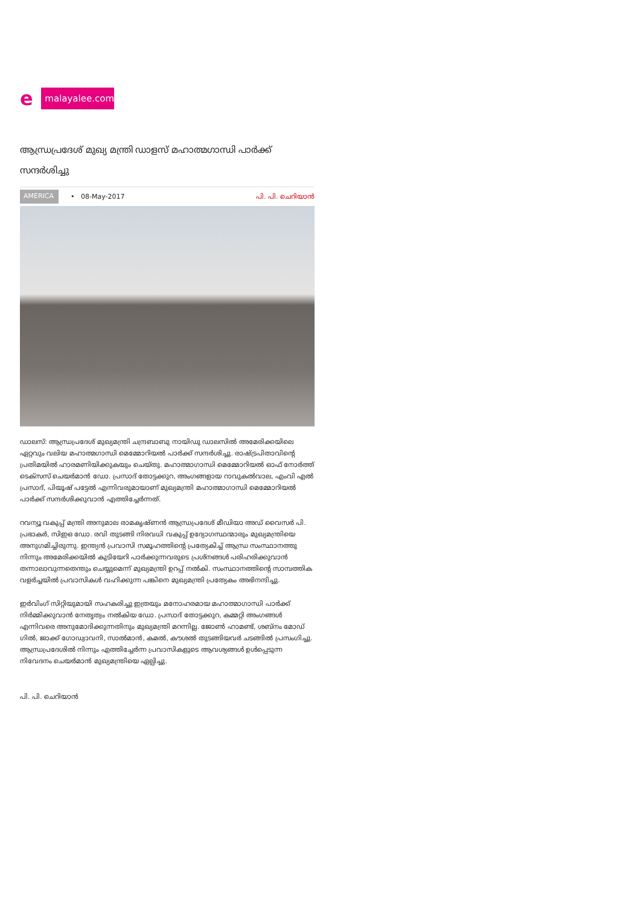e
malayalee.com
ആന്ധ്രപ്രദേശ് മുഖ്യ മന്ത്രി ഡാളസ് മഹാത്മഗാന്ധി പാര്‍ക്ക് സന്ദര്‍ശിച്ചു
AMERICA • 08-May-2017 പി. പി. ചെറിയാന്‍
ഡാലസ്: ആന്ധ്രപ്രദേശ് മുഖ്യമന്ത്രി ചന്ദ്രബാബു നായിഡു ഡാലസില്‍ അമേരിക്കയിലെ ഏറ്റവും വലിയ മഹാത്മഗാന്ധി മെമ്മോറിയല്‍ പാര്‍ക്ക് സന്ദര്‍ശിച്ചു. രാഷ്ട്രപിതാവിന്റെ പ്രതിമയില്‍ ഹാരമണിയിക്കുകയും ചെയ്തു. മഹാത്മാഗാന്ധി മെമ്മോറിയല്‍ ഓഫ് നോര്‍ത്ത് ടെക്‌സസ് ചെയര്‍മാന്‍ ഡോ. പ്രസാദ് തോട്ടക്കുറ, അംഗങ്ങളായ റാവുകല്‍വാല, എംവി എല്‍ പ്രസാദ്, പിയൂഷ് പട്ടേല്‍ എന്നിവരുമായാണ് മുഖ്യമന്ത്രി മഹാത്മാഗാന്ധി മെമ്മോറിയല്‍ പാര്‍ക്ക് സന്ദര്‍ശിക്കുവാന്‍ എത്തിച്ചേര്‍ന്നത്.
റവന്യൂ വകുപ്പ് മന്ത്രി അനുമാല രാമകൃഷ്ണന്‍ ആന്ധ്രപ്രദേശ് മീഡിയാ അഡ് വൈസര്‍ പി. പ്രഭാകര്‍, സിഇഒ ഡോ. രവി തുടങ്ങി നിരവധി വകുപ്പ് ഉദ്യോഗസ്ഥന്മാരും മുഖ്യമന്ത്രിയെ അനുഗമിച്ചിരുന്നു. ഇന്ത്യന്‍ പ്രവാസി സമൂഹത്തിന്റെ പ്രത്യേകിച്ച് ആന്ധ്ര സംസ്ഥാനത്തു നിന്നും അമേരിക്കയില്‍ കുടിയേറി പാര്‍ക്കുന്നവരുടെ പ്രശ്‌നങ്ങള്‍ പരിഹരിക്കുവാന്‍ തന്നാലാവുന്നതെന്തും ചെയ്യുമെന്ന് മുഖ്യമന്ത്രി ഉറപ്പ് നല്‍കി. സംസ്ഥാനത്തിന്റെ സാമ്പത്തിക വളര്‍ച്ചയില്‍ പ്രവാസികള്‍ വഹിക്കുന്ന പങ്കിനെ മുഖ്യമന്ത്രി പ്രത്യേകം അഭിനന്ദിച്ചു.
ഇര്‍വിംഗ് സിറ്റിയുമായി സഹകരിച്ചു ഇത്രയും മനോഹരമായ മഹാത്മാഗാന്ധി പാര്‍ക്ക് നിര്‍മ്മിക്കുവാന്‍ നേതൃത്വം നല്‍കിയ ഡോ. പ്രസാദ് തോട്ടക്കുറ, കമ്മറ്റി അംഗങ്ങള്‍ എന്നിവരെ അനുമോദിക്കുന്നതിനും മുഖ്യമന്ത്രി മറന്നില്ല. ജോണ്‍ ഹാമണ്ട്, ശബ്‌നം മോഡ് ഗില്‍, ജാക്ക് ഗോഡ്വാവനി, സാല്‍മാന്‍, കമല്‍, കൗശല്‍ തുടങ്ങിയവര്‍ ചടങ്ങില്‍ പ്രസംഗിച്ചു. ആന്ധ്രപ്രദേശില്‍ നിന്നും എത്തിച്ചേര്‍ന്ന പ്രവാസികളുടെ ആവശ്യങ്ങള്‍ ഉള്‍പ്പെടുന്ന നിവേദനം ചെയര്‍മാന്‍ മുഖ്യമന്ത്രിയെ ഏല്പിച്ചു.
പി. പി. ചെറിയാന്‍